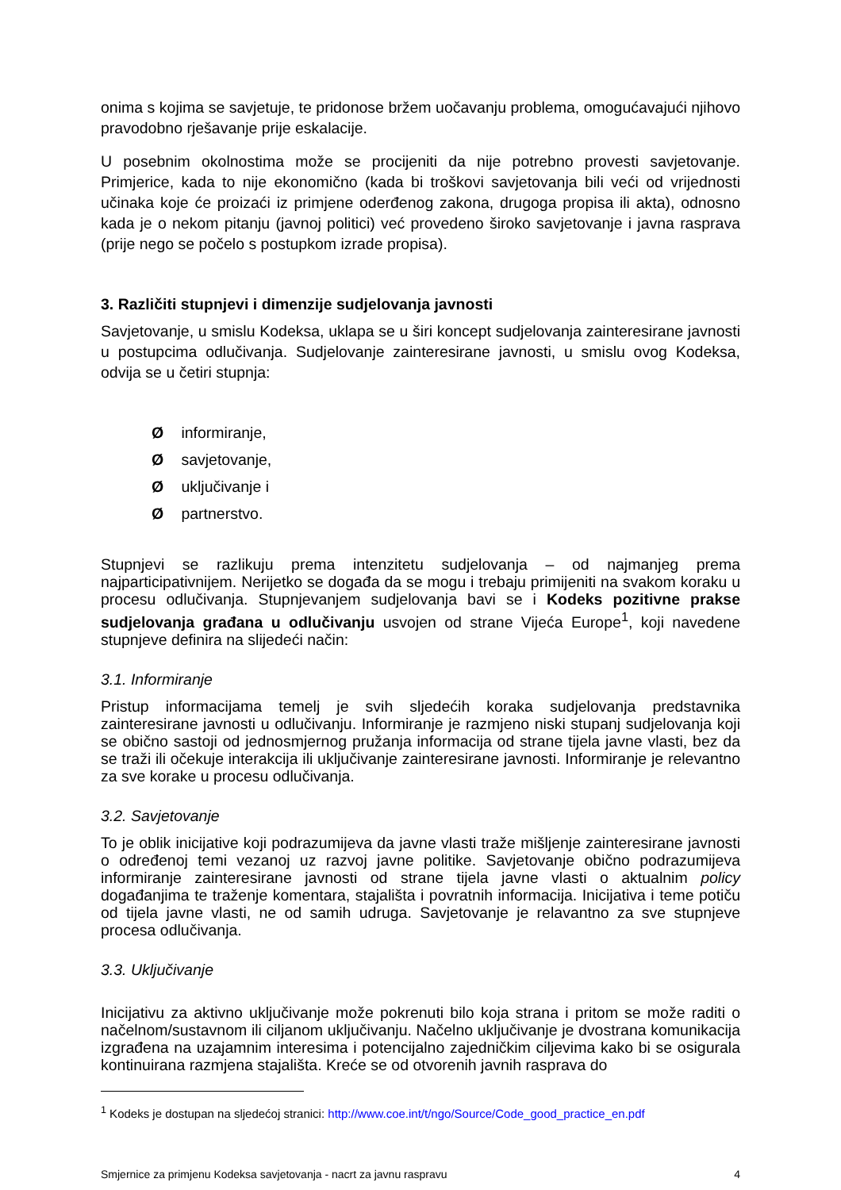onima s kojima se savjetuje, te pridonose bržem uočavanju problema, omogućavajući njihovo pravodobno rješavanje prije eskalacije.
U posebnim okolnostima može se procijeniti da nije potrebno provesti savjetovanje. Primjerice, kada to nije ekonomično (kada bi troškovi savjetovanja bili veći od vrijednosti učinaka koje će proizaći iz primjene oderđenog zakona, drugoga propisa ili akta), odnosno kada je o nekom pitanju (javnoj politici) već provedeno široko savjetovanje i javna rasprava (prije nego se počelo s postupkom izrade propisa).
3. Različiti stupnjevi i dimenzije sudjelovanja javnosti
Savjetovanje, u smislu Kodeksa, uklapa se u širi koncept sudjelovanja zainteresirane javnosti u postupcima odlučivanja. Sudjelovanje zainteresirane javnosti, u smislu ovog Kodeksa, odvija se u četiri stupnja:
Ø informiranje,
Ø savjetovanje,
Ø uključivanje i
Ø partnerstvo.
Stupnjevi se razlikuju prema intenzitetu sudjelovanja – od najmanjeg prema najparticipativnijem. Nerijetko se događa da se mogu i trebaju primijeniti na svakom koraku u procesu odlučivanja. Stupnjevanjem sudjelovanja bavi se i Kodeks pozitivne prakse sudjelovanja građana u odlučivanju usvojen od strane Vijeća Europe<sup>1</sup>, koji navedene stupnjeve definira na slijedeći način:
3.1. Informiranje
Pristup informacijama temelj je svih sljedećih koraka sudjelovanja predstavnika zainteresirane javnosti u odlučivanju. Informiranje je razmjeno niski stupanj sudjelovanja koji se obično sastoji od jednosmjernog pružanja informacija od strane tijela javne vlasti, bez da se traži ili očekuje interakcija ili uključivanje zainteresirane javnosti. Informiranje je relevantno za sve korake u procesu odlučivanja.
3.2. Savjetovanje
To je oblik inicijative koji podrazumijeva da javne vlasti traže mišljenje zainteresirane javnosti o određenoj temi vezanoj uz razvoj javne politike. Savjetovanje obično podrazumijeva informiranje zainteresirane javnosti od strane tijela javne vlasti o aktualnim policy događanjima te traženje komentara, stajališta i povratnih informacija. Inicijativa i teme potiču od tijela javne vlasti, ne od samih udruga. Savjetovanje je relavantno za sve stupnjeve procesa odlučivanja.
3.3. Uključivanje
Inicijativu za aktivno uključivanje može pokrenuti bilo koja strana i pritom se može raditi o načelnom/sustavnom ili ciljanom uključivanju. Načelno uključivanje je dvostrana komunikacija izgrađena na uzajamnim interesima i potencijalno zajedničkim ciljevima kako bi se osigurala kontinuirana razmjena stajališta. Kreće se od otvorenih javnih rasprava do
<sup>1</sup> Kodeks je dostupan na sljedećoj stranici: http://www.coe.int/t/ngo/Source/Code_good_practice_en.pdf
Smjernice za primjenu Kodeksa savjetovanja - nacrt za javnu raspravu 4